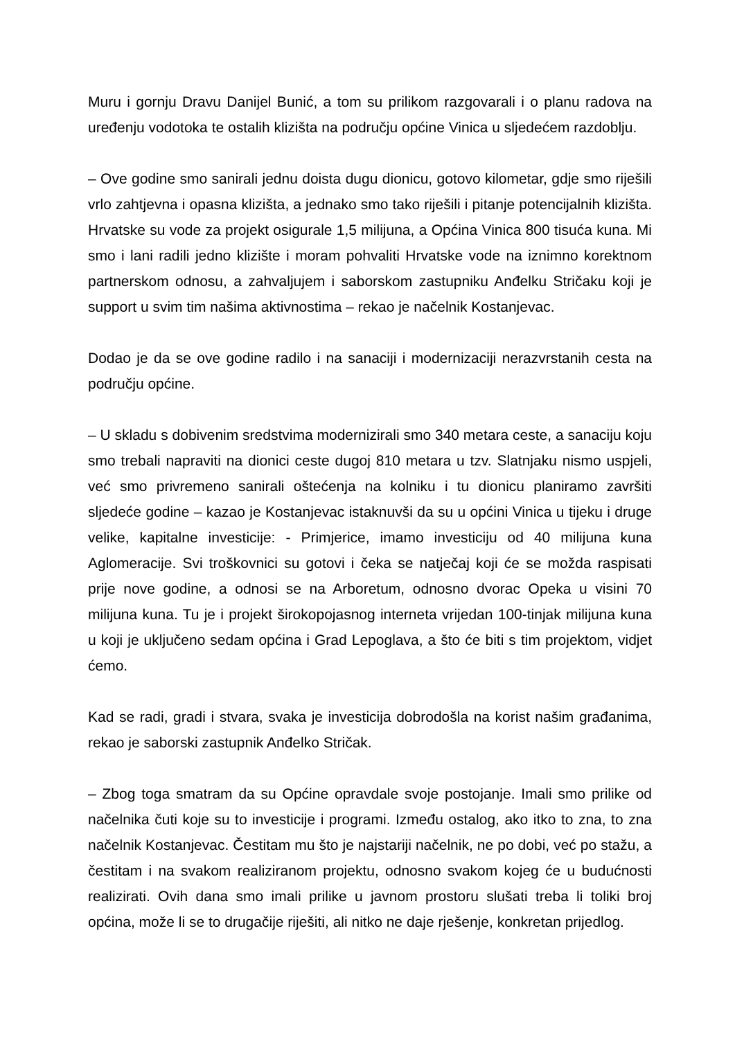Muru i gornju Dravu Danijel Bunić, a tom su prilikom razgovarali i o planu radova na uređenju vodotoka te ostalih klizišta na području općine Vinica u sljedećem razdoblju.
– Ove godine smo sanirali jednu doista dugu dionicu, gotovo kilometar, gdje smo riješili vrlo zahtjevna i opasna klizišta, a jednako smo tako riješili i pitanje potencijalnih klizišta. Hrvatske su vode za projekt osigurale 1,5 milijuna, a Općina Vinica 800 tisuća kuna. Mi smo i lani radili jedno klizište i moram pohvaliti Hrvatske vode na iznimno korektnom partnerskom odnosu, a zahvaljujem i saborskom zastupniku Anđelku Stričaku koji je support u svim tim našima aktivnostima – rekao je načelnik Kostanjevac.
Dodao je da se ove godine radilo i na sanaciji i modernizaciji nerazvrstanih cesta na području općine.
– U skladu s dobivenim sredstvima modernizirali smo 340 metara ceste, a sanaciju koju smo trebali napraviti na dionici ceste dugoj 810 metara u tzv. Slatnjaku nismo uspjeli, već smo privremeno sanirali oštećenja na kolniku i tu dionicu planiramo završiti sljedeće godine – kazao je Kostanjevac istaknuvši da su u općini Vinica u tijeku i druge velike, kapitalne investicije: - Primjerice, imamo investiciju od 40 milijuna kuna Aglomeracije. Svi troškovnici su gotovi i čeka se natječaj koji će se možda raspisati prije nove godine, a odnosi se na Arboretum, odnosno dvorac Opeka u visini 70 milijuna kuna. Tu je i projekt širokopojasnog interneta vrijedan 100-tinjak milijuna kuna u koji je uključeno sedam općina i Grad Lepoglava, a što će biti s tim projektom, vidjet ćemo.
Kad se radi, gradi i stvara, svaka je investicija dobrodošla na korist našim građanima, rekao je saborski zastupnik Anđelko Stričak.
– Zbog toga smatram da su Općine opravdale svoje postojanje. Imali smo prilike od načelnika čuti koje su to investicije i programi. Između ostalog, ako itko to zna, to zna načelnik Kostanjevac. Čestitam mu što je najstariji načelnik, ne po dobi, već po stažu, a čestitam i na svakom realiziranom projektu, odnosno svakom kojeg će u budućnosti realizirati. Ovih dana smo imali prilike u javnom prostoru slušati treba li toliki broj općina, može li se to drugačije riješiti, ali nitko ne daje rješenje, konkretan prijedlog.